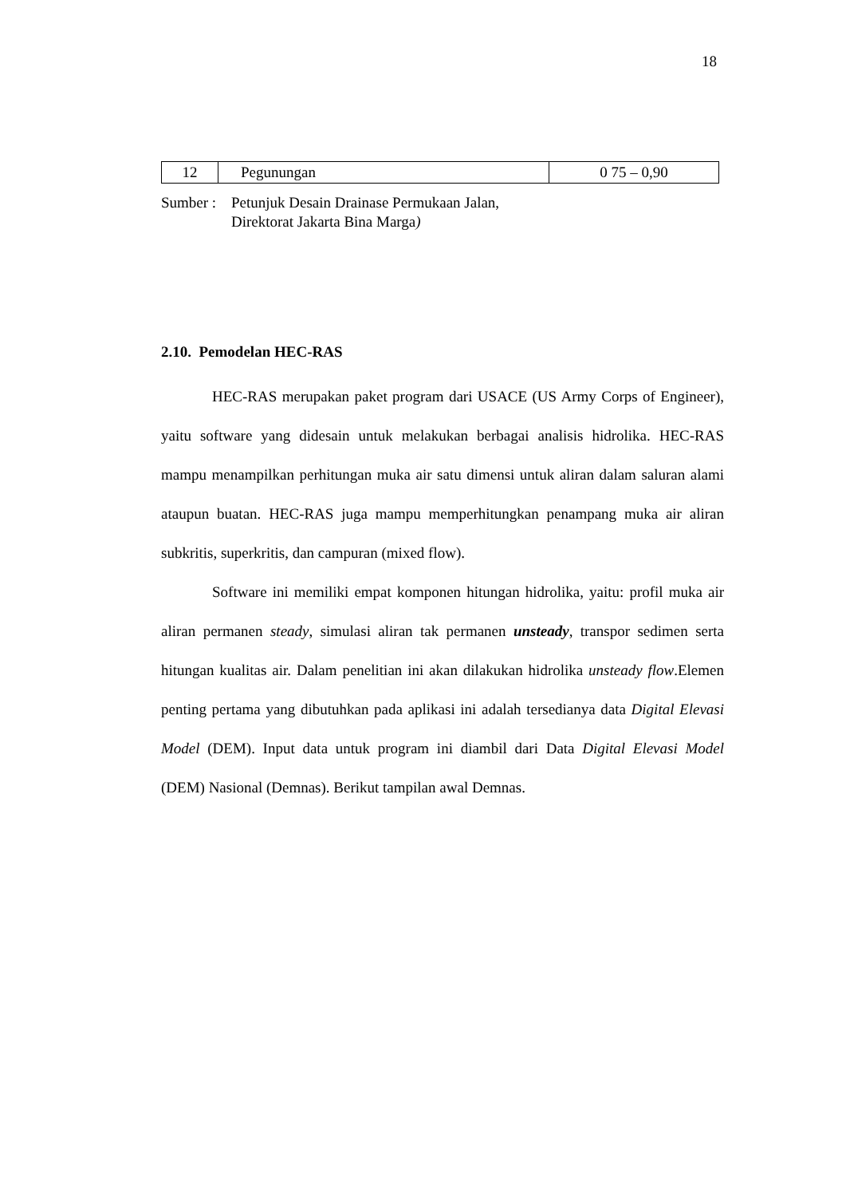18
| 12 | Pegunungan | 0 75 – 0,90 |
Sumber :
Petunjuk Desain Drainase Permukaan Jalan,
Direktorat Jakarta Bina Marga)
2.10. Pemodelan HEC-RAS
HEC-RAS merupakan paket program dari USACE (US Army Corps of Engineer), yaitu software yang didesain untuk melakukan berbagai analisis hidrolika. HEC-RAS mampu menampilkan perhitungan muka air satu dimensi untuk aliran dalam saluran alami ataupun buatan. HEC-RAS juga mampu memperhitungkan penampang muka air aliran subkritis, superkritis, dan campuran (mixed flow).
Software ini memiliki empat komponen hitungan hidrolika, yaitu: profil muka air aliran permanen steady, simulasi aliran tak permanen unsteady, transpor sedimen serta hitungan kualitas air. Dalam penelitian ini akan dilakukan hidrolika unsteady flow.Elemen penting pertama yang dibutuhkan pada aplikasi ini adalah tersedianya data Digital Elevasi Model (DEM). Input data untuk program ini diambil dari Data Digital Elevasi Model (DEM) Nasional (Demnas). Berikut tampilan awal Demnas.